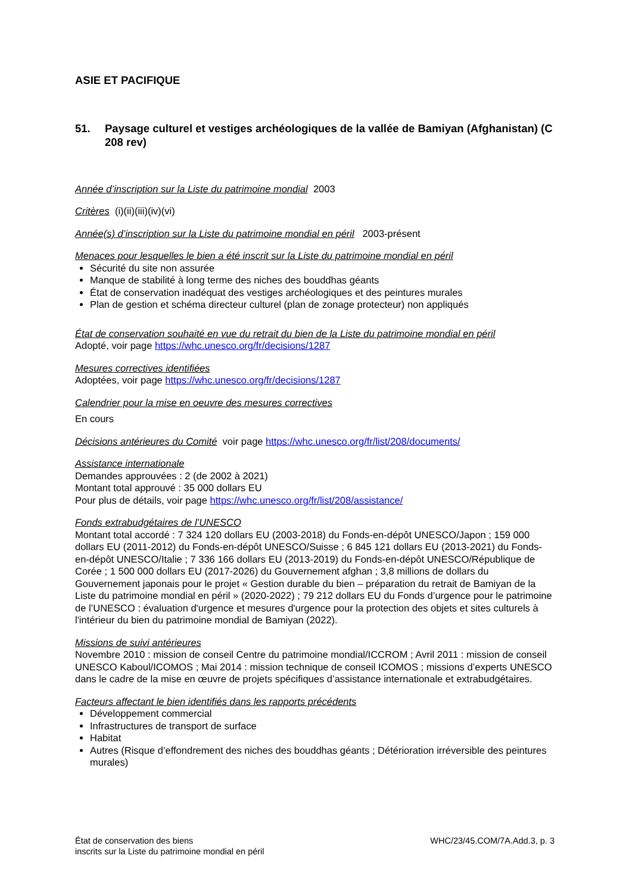ASIE ET PACIFIQUE
51. Paysage culturel et vestiges archéologiques de la vallée de Bamiyan (Afghanistan) (C 208 rev)
Année d’inscription sur la Liste du patrimoine mondial 2003
Critères (i)(ii)(iii)(iv)(vi)
Année(s) d’inscription sur la Liste du patrimoine mondial en péril 2003-présent
Menaces pour lesquelles le bien a été inscrit sur la Liste du patrimoine mondial en péril
Sécurité du site non assurée
Manque de stabilité à long terme des niches des bouddhas géants
État de conservation inadéquat des vestiges archéologiques et des peintures murales
Plan de gestion et schéma directeur culturel (plan de zonage protecteur) non appliqués
État de conservation souhaité en vue du retrait du bien de la Liste du patrimoine mondial en péril
Adopté, voir page https://whc.unesco.org/fr/decisions/1287
Mesures correctives identifiées
Adoptées, voir page https://whc.unesco.org/fr/decisions/1287
Calendrier pour la mise en oeuvre des mesures correctives
En cours
Décisions antérieures du Comité voir page https://whc.unesco.org/fr/list/208/documents/
Assistance internationale
Demandes approuvées : 2 (de 2002 à 2021)
Montant total approuvé : 35 000 dollars EU
Pour plus de détails, voir page https://whc.unesco.org/fr/list/208/assistance/
Fonds extrabudgétaires de l’UNESCO
Montant total accordé : 7 324 120 dollars EU (2003-2018) du Fonds-en-dépôt UNESCO/Japon ; 159 000 dollars EU (2011-2012) du Fonds-en-dépôt UNESCO/Suisse ; 6 845 121 dollars EU (2013-2021) du Fonds-en-dépôt UNESCO/Italie ; 7 336 166 dollars EU (2013-2019) du Fonds-en-dépôt UNESCO/République de Corée ; 1 500 000 dollars EU (2017-2026) du Gouvernement afghan ; 3,8 millions de dollars du Gouvernement japonais pour le projet « Gestion durable du bien – préparation du retrait de Bamiyan de la Liste du patrimoine mondial en péril » (2020-2022) ; 79 212 dollars EU du Fonds d’urgence pour le patrimoine de l’UNESCO : évaluation d'urgence et mesures d'urgence pour la protection des objets et sites culturels à l'intérieur du bien du patrimoine mondial de Bamiyan (2022).
Missions de suivi antérieures
Novembre 2010 : mission de conseil Centre du patrimoine mondial/ICCROM ; Avril 2011 : mission de conseil UNESCO Kaboul/ICOMOS ; Mai 2014 : mission technique de conseil ICOMOS ; missions d’experts UNESCO dans le cadre de la mise en œuvre de projets spécifiques d’assistance internationale et extrabudgétaires.
Facteurs affectant le bien identifiés dans les rapports précédents
Développement commercial
Infrastructures de transport de surface
Habitat
Autres (Risque d’effondrement des niches des bouddhas géants ; Détérioration irréversible des peintures murales)
État de conservation des biens
inscrits sur la Liste du patrimoine mondial en péril
WHC/23/45.COM/7A.Add.3, p. 3